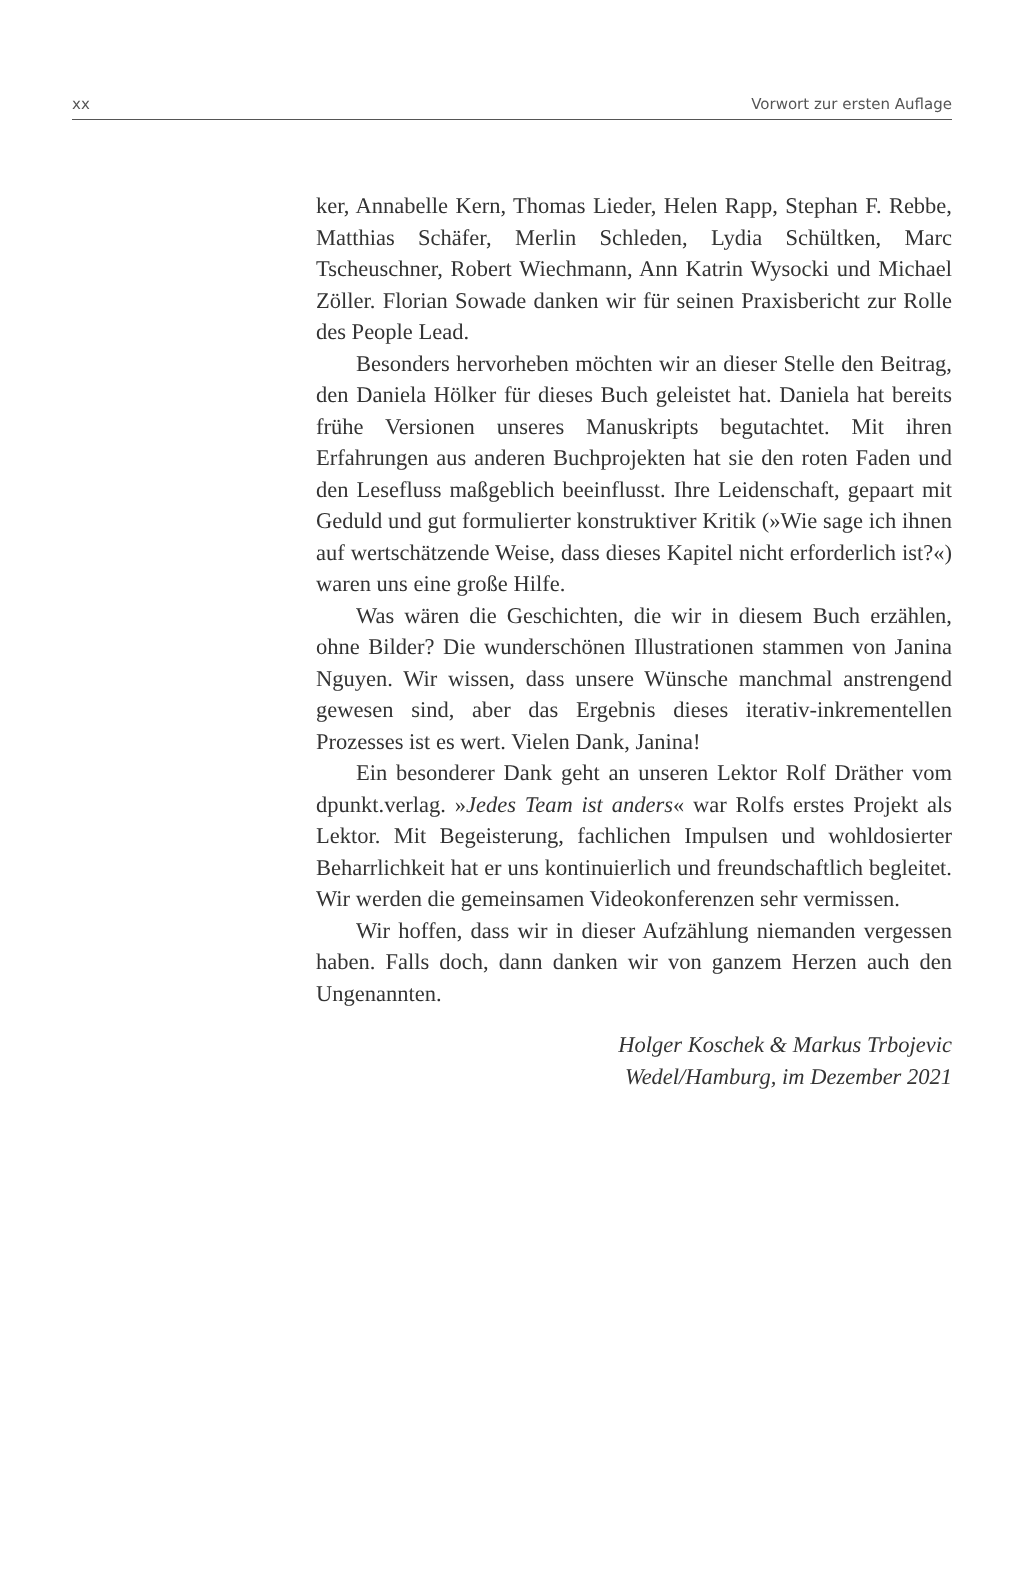xx Vorwort zur ersten Auflage
ker, Annabelle Kern, Thomas Lieder, Helen Rapp, Stephan F. Rebbe, Matthias Schäfer, Merlin Schleden, Lydia Schültken, Marc Tscheuschner, Robert Wiechmann, Ann Katrin Wysocki und Michael Zöller. Florian Sowade danken wir für seinen Praxisbericht zur Rolle des People Lead.
Besonders hervorheben möchten wir an dieser Stelle den Beitrag, den Daniela Hölker für dieses Buch geleistet hat. Daniela hat bereits frühe Versionen unseres Manuskripts begutachtet. Mit ihren Erfahrungen aus anderen Buchprojekten hat sie den roten Faden und den Lesefluss maßgeblich beeinflusst. Ihre Leidenschaft, gepaart mit Geduld und gut formulierter konstruktiver Kritik (»Wie sage ich ihnen auf wertschätzende Weise, dass dieses Kapitel nicht erforderlich ist?«) waren uns eine große Hilfe.
Was wären die Geschichten, die wir in diesem Buch erzählen, ohne Bilder? Die wunderschönen Illustrationen stammen von Janina Nguyen. Wir wissen, dass unsere Wünsche manchmal anstrengend gewesen sind, aber das Ergebnis dieses iterativ-inkrementellen Prozesses ist es wert. Vielen Dank, Janina!
Ein besonderer Dank geht an unseren Lektor Rolf Dräther vom dpunkt.verlag. »Jedes Team ist anders« war Rolfs erstes Projekt als Lektor. Mit Begeisterung, fachlichen Impulsen und wohldosierter Beharrlichkeit hat er uns kontinuierlich und freundschaftlich begleitet. Wir werden die gemeinsamen Videokonferenzen sehr vermissen.
Wir hoffen, dass wir in dieser Aufzählung niemanden vergessen haben. Falls doch, dann danken wir von ganzem Herzen auch den Ungenannten.
Holger Koschek & Markus Trbojevic
Wedel/Hamburg, im Dezember 2021